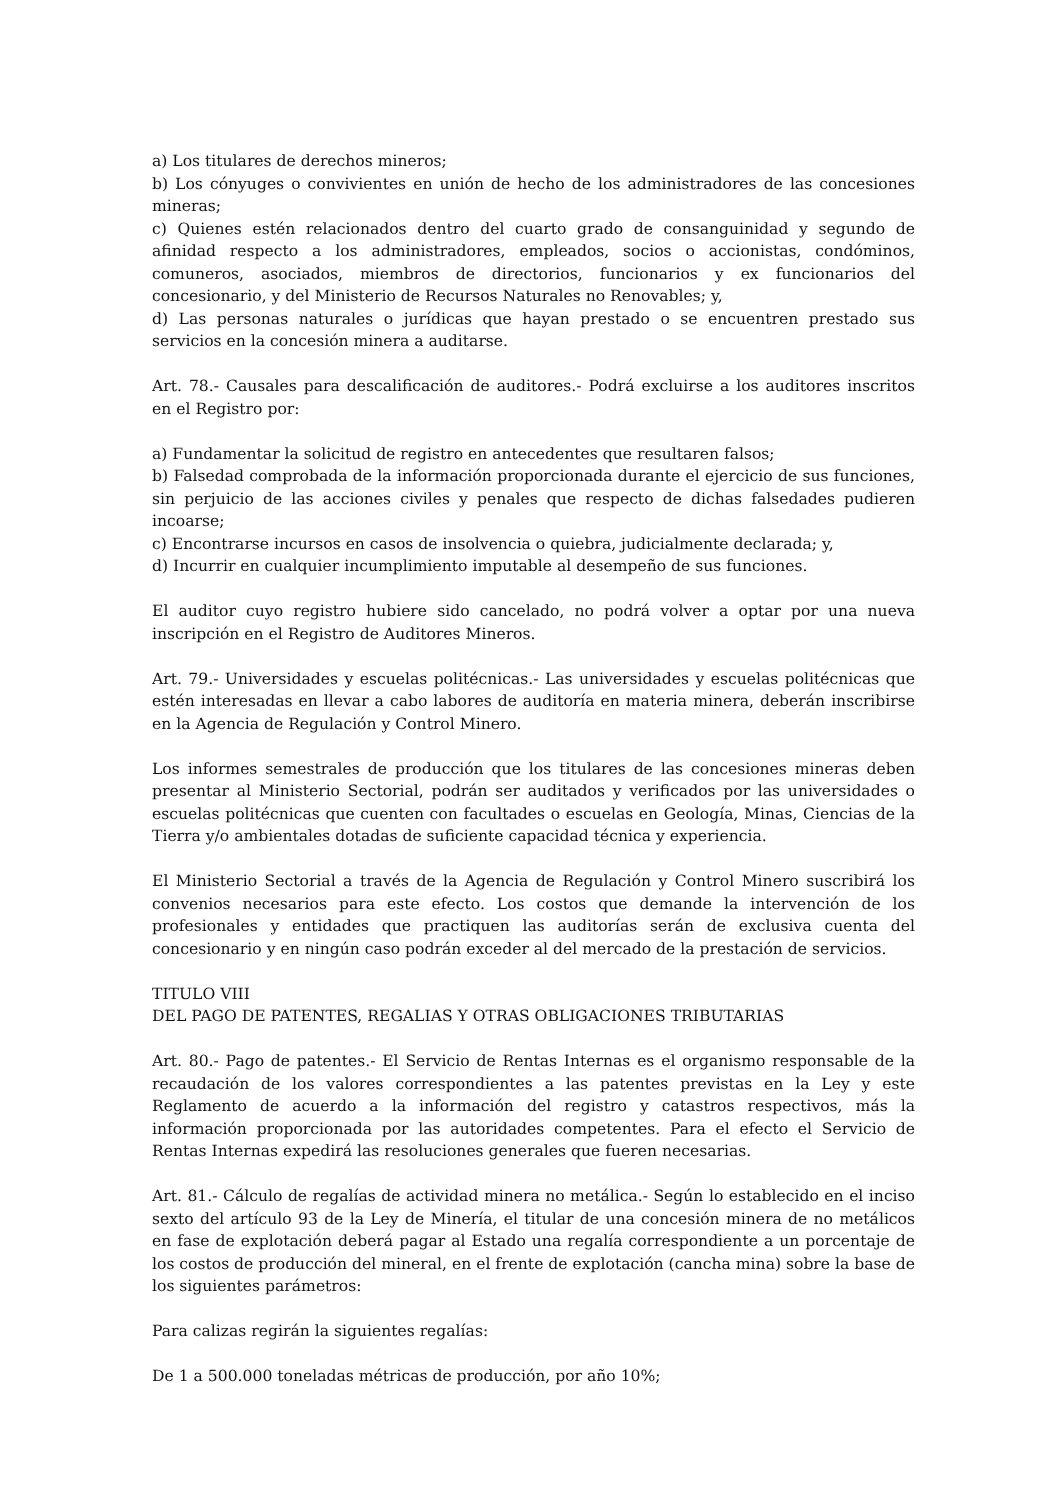a) Los titulares de derechos mineros;
b) Los cónyuges o convivientes en unión de hecho de los administradores de las concesiones mineras;
c) Quienes estén relacionados dentro del cuarto grado de consanguinidad y segundo de afinidad respecto a los administradores, empleados, socios o accionistas, condóminos, comuneros, asociados, miembros de directorios, funcionarios y ex funcionarios del concesionario, y del Ministerio de Recursos Naturales no Renovables; y,
d) Las personas naturales o jurídicas que hayan prestado o se encuentren prestado sus servicios en la concesión minera a auditarse.
Art. 78.- Causales para descalificación de auditores.- Podrá excluirse a los auditores inscritos en el Registro por:
a) Fundamentar la solicitud de registro en antecedentes que resultaren falsos;
b) Falsedad comprobada de la información proporcionada durante el ejercicio de sus funciones, sin perjuicio de las acciones civiles y penales que respecto de dichas falsedades pudieren incoarse;
c) Encontrarse incursos en casos de insolvencia o quiebra, judicialmente declarada; y,
d) Incurrir en cualquier incumplimiento imputable al desempeño de sus funciones.
El auditor cuyo registro hubiere sido cancelado, no podrá volver a optar por una nueva inscripción en el Registro de Auditores Mineros.
Art. 79.- Universidades y escuelas politécnicas.- Las universidades y escuelas politécnicas que estén interesadas en llevar a cabo labores de auditoría en materia minera, deberán inscribirse en la Agencia de Regulación y Control Minero.
Los informes semestrales de producción que los titulares de las concesiones mineras deben presentar al Ministerio Sectorial, podrán ser auditados y verificados por las universidades o escuelas politécnicas que cuenten con facultades o escuelas en Geología, Minas, Ciencias de la Tierra y/o ambientales dotadas de suficiente capacidad técnica y experiencia.
El Ministerio Sectorial a través de la Agencia de Regulación y Control Minero suscribirá los convenios necesarios para este efecto. Los costos que demande la intervención de los profesionales y entidades que practiquen las auditorías serán de exclusiva cuenta del concesionario y en ningún caso podrán exceder al del mercado de la prestación de servicios.
TITULO VIII
DEL PAGO DE PATENTES, REGALIAS Y OTRAS OBLIGACIONES TRIBUTARIAS
Art. 80.- Pago de patentes.- El Servicio de Rentas Internas es el organismo responsable de la recaudación de los valores correspondientes a las patentes previstas en la Ley y este Reglamento de acuerdo a la información del registro y catastros respectivos, más la información proporcionada por las autoridades competentes. Para el efecto el Servicio de Rentas Internas expedirá las resoluciones generales que fueren necesarias.
Art. 81.- Cálculo de regalías de actividad minera no metálica.- Según lo establecido en el inciso sexto del artículo 93 de la Ley de Minería, el titular de una concesión minera de no metálicos en fase de explotación deberá pagar al Estado una regalía correspondiente a un porcentaje de los costos de producción del mineral, en el frente de explotación (cancha mina) sobre la base de los siguientes parámetros:
Para calizas regirán la siguientes regalías:
De 1 a 500.000 toneladas métricas de producción, por año 10%;